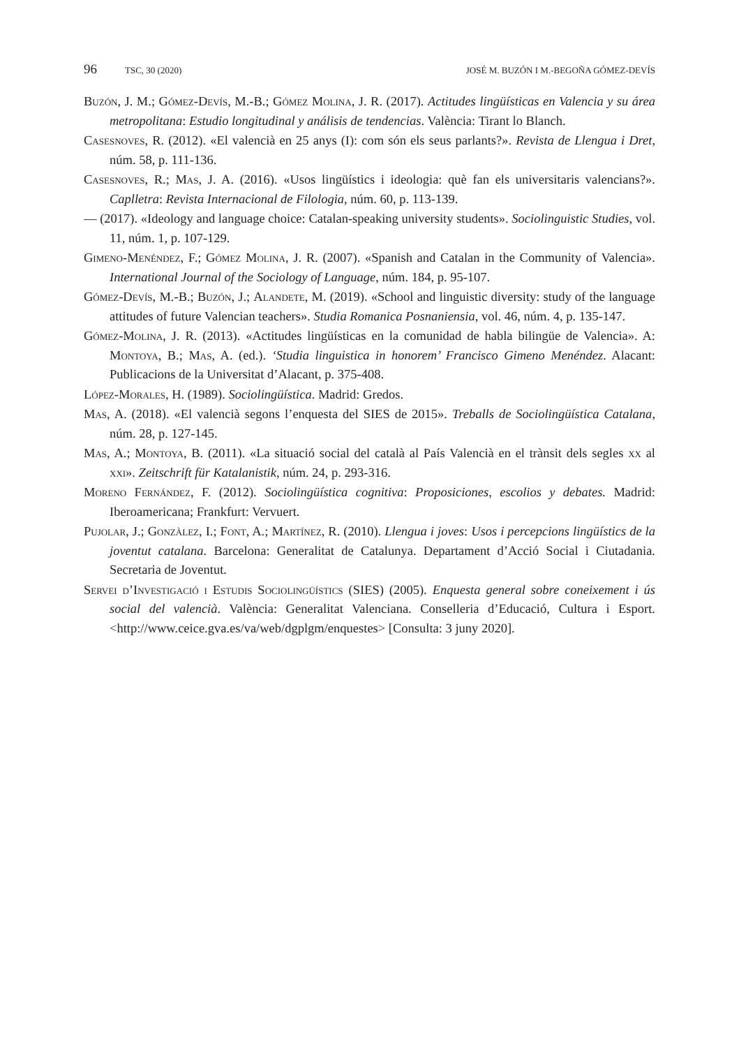96 TSC, 30 (2020) JOSÉ M. BUZÓN I M.-BEGOÑA GÓMEZ-DEVÍS
Buzón, J. M.; Gómez-Devís, M.-B.; Gómez Molina, J. R. (2017). Actitudes lingüísticas en Valencia y su área metropolitana: Estudio longitudinal y análisis de tendencias. València: Tirant lo Blanch.
Casesnoves, R. (2012). «El valencià en 25 anys (I): com són els seus parlants?». Revista de Llengua i Dret, núm. 58, p. 111-136.
Casesnoves, R.; Mas, J. A. (2016). «Usos lingüístics i ideologia: què fan els universitaris valencians?». Caplletra: Revista Internacional de Filologia, núm. 60, p. 113-139.
— (2017). «Ideology and language choice: Catalan-speaking university students». Sociolinguistic Studies, vol. 11, núm. 1, p. 107-129.
Gimeno-Menéndez, F.; Gómez Molina, J. R. (2007). «Spanish and Catalan in the Community of Valencia». International Journal of the Sociology of Language, núm. 184, p. 95-107.
Gómez-Devís, M.-B.; Buzón, J.; Alandete, M. (2019). «School and linguistic diversity: study of the language attitudes of future Valencian teachers». Studia Romanica Posnaniensia, vol. 46, núm. 4, p. 135-147.
Gómez-Molina, J. R. (2013). «Actitudes lingüísticas en la comunidad de habla bilingüe de Valencia». A: Montoya, B.; Mas, A. (ed.). ‘Studia linguistica in honorem’ Francisco Gimeno Menéndez. Alacant: Publicacions de la Universitat d’Alacant, p. 375-408.
López-Morales, H. (1989). Sociolingüística. Madrid: Gredos.
Mas, A. (2018). «El valencià segons l’enquesta del SIES de 2015». Treballs de Sociolingüística Catalana, núm. 28, p. 127-145.
Mas, A.; Montoya, B. (2011). «La situació social del català al País Valencià en el trànsit dels segles xx al xxi». Zeitschrift für Katalanistik, núm. 24, p. 293-316.
Moreno Fernández, F. (2012). Sociolingüística cognitiva: Proposiciones, escolios y debates. Madrid: Iberoamericana; Frankfurt: Vervuert.
Pujolar, J.; Gonzàlez, I.; Font, A.; Martínez, R. (2010). Llengua i joves: Usos i percepcions lingüístics de la joventut catalana. Barcelona: Generalitat de Catalunya. Departament d’Acció Social i Ciutadania. Secretaria de Joventut.
Servei d’Investigació i Estudis Sociolingüístics (SIES) (2005). Enquesta general sobre coneixement i ús social del valencià. València: Generalitat Valenciana. Conselleria d’Educació, Cultura i Esport. <http://www.ceice.gva.es/va/web/dgplgm/enquestes> [Consulta: 3 juny 2020].